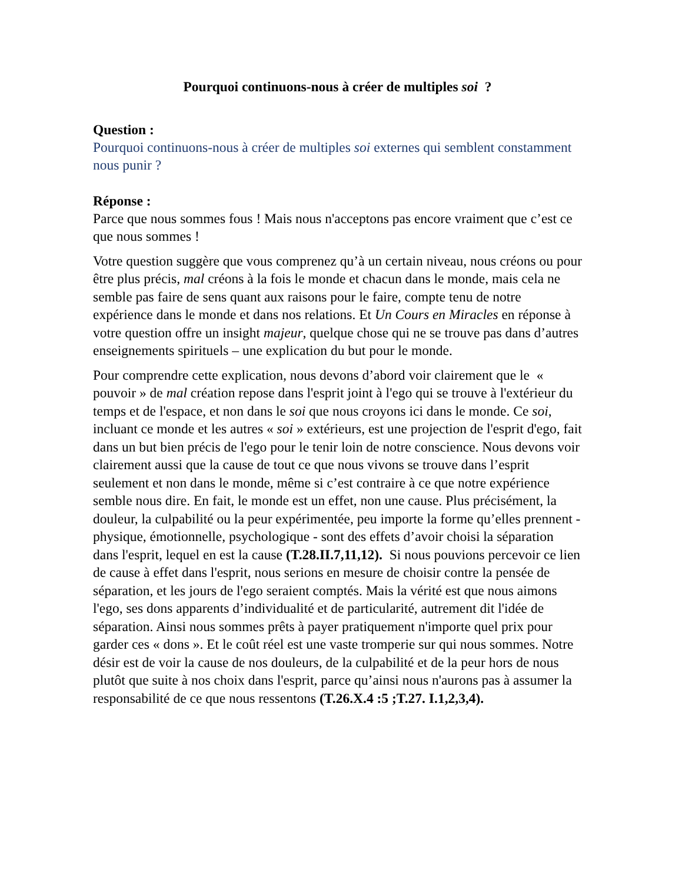Pourquoi continuons-nous à créer de multiples soi ?
Question :
Pourquoi continuons-nous à créer de multiples soi externes qui semblent constamment nous punir ?
Réponse :
Parce que nous sommes fous ! Mais nous n'acceptons pas encore vraiment que c’est ce que nous sommes !
Votre question suggère que vous comprenez qu’à un certain niveau, nous créons ou pour être plus précis, mal créons à la fois le monde et chacun dans le monde, mais cela ne semble pas faire de sens quant aux raisons pour le faire, compte tenu de notre expérience dans le monde et dans nos relations. Et Un Cours en Miracles en réponse à votre question offre un insight majeur, quelque chose qui ne se trouve pas dans d’autres enseignements spirituels – une explication du but pour le monde.
Pour comprendre cette explication, nous devons d’abord voir clairement que le « pouvoir » de mal création repose dans l'esprit joint à l'ego qui se trouve à l'extérieur du temps et de l'espace, et non dans le soi que nous croyons ici dans le monde. Ce soi, incluant ce monde et les autres « soi » extérieurs, est une projection de l'esprit d'ego, fait dans un but bien précis de l'ego pour le tenir loin de notre conscience. Nous devons voir clairement aussi que la cause de tout ce que nous vivons se trouve dans l’esprit seulement et non dans le monde, même si c’est contraire à ce que notre expérience semble nous dire. En fait, le monde est un effet, non une cause. Plus précisément, la douleur, la culpabilité ou la peur expérimentée, peu importe la forme qu’elles prennent - physique, émotionnelle, psychologique - sont des effets d’avoir choisi la séparation dans l'esprit, lequel en est la cause (T.28.II.7,11,12). Si nous pouvions percevoir ce lien de cause à effet dans l'esprit, nous serions en mesure de choisir contre la pensée de séparation, et les jours de l'ego seraient comptés. Mais la vérité est que nous aimons l'ego, ses dons apparents d’individualité et de particularité, autrement dit l'idée de séparation. Ainsi nous sommes prêts à payer pratiquement n'importe quel prix pour garder ces « dons ». Et le coût réel est une vaste tromperie sur qui nous sommes. Notre désir est de voir la cause de nos douleurs, de la culpabilité et de la peur hors de nous plutôt que suite à nos choix dans l'esprit, parce qu’ainsi nous n'aurons pas à assumer la responsabilité de ce que nous ressentons (T.26.X.4 :5 ;T.27. I.1,2,3,4).